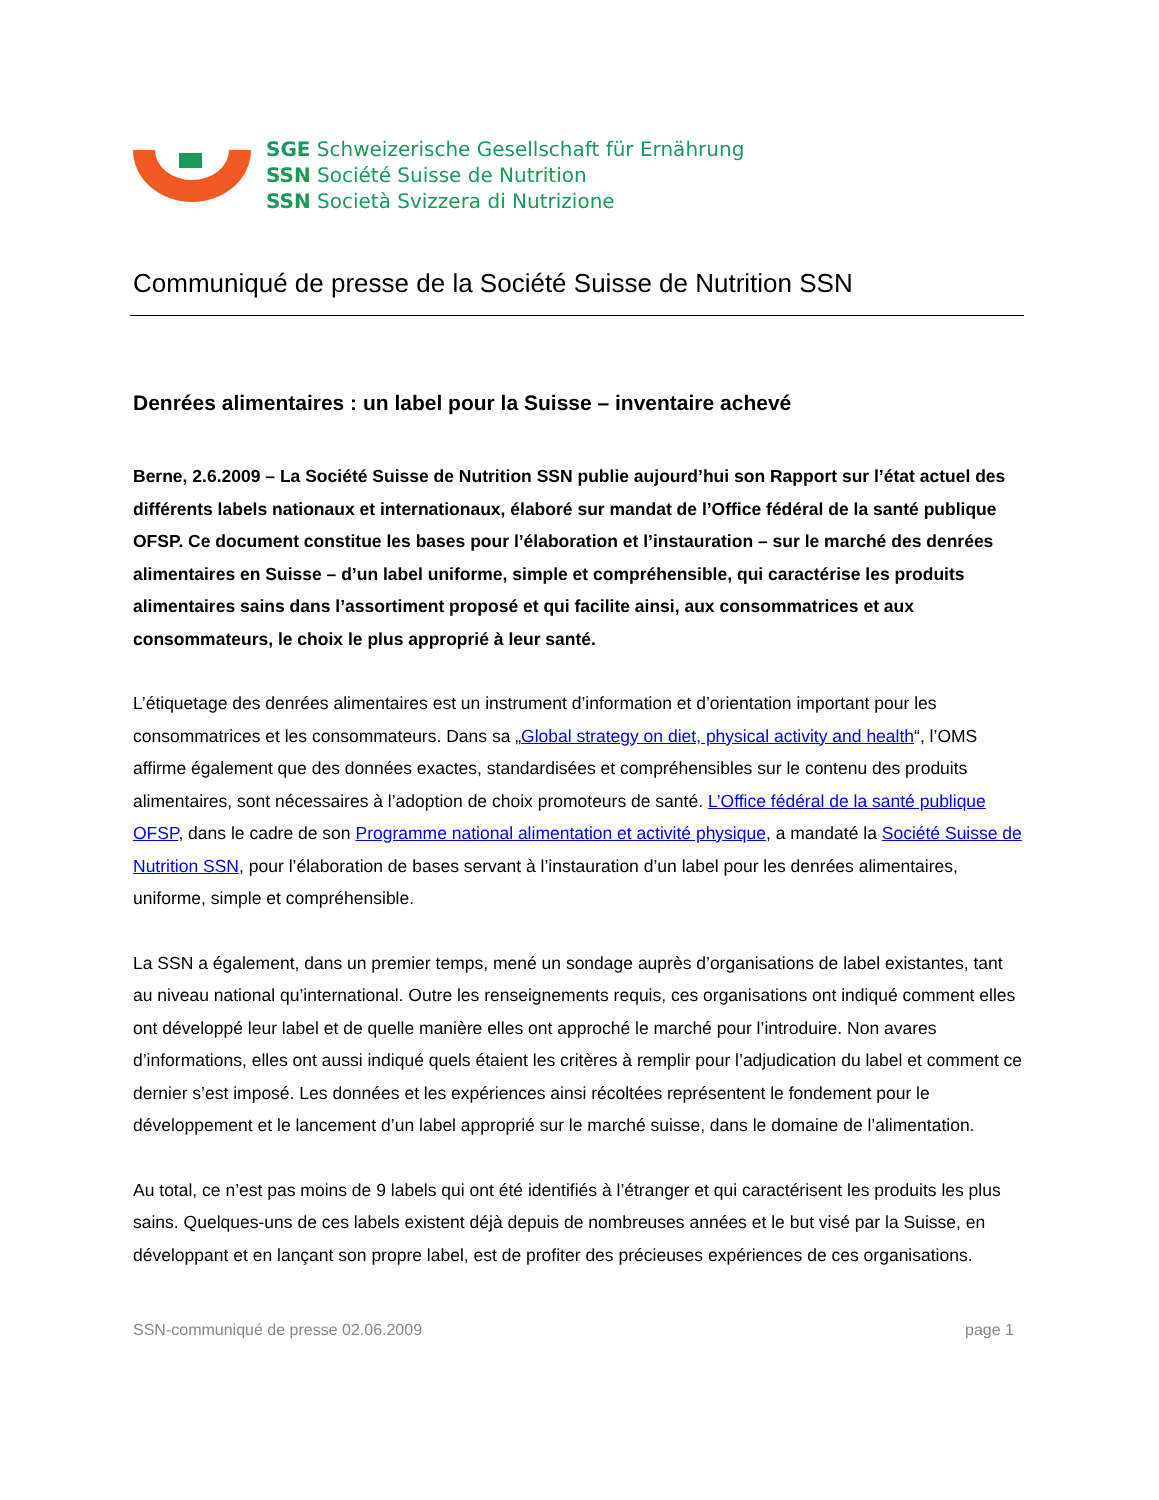SGE Schweizerische Gesellschaft für Ernährung
SSN Société Suisse de Nutrition
SSN Società Svizzera di Nutrizione
Communiqué de presse de la Société Suisse de Nutrition SSN
Denrées alimentaires : un label pour la Suisse – inventaire achevé
Berne, 2.6.2009 – La Société Suisse de Nutrition SSN publie aujourd’hui son Rapport sur l’état actuel des différents labels nationaux et internationaux, élaboré sur mandat de l’Office fédéral de la santé publique OFSP. Ce document constitue les bases pour l’élaboration et l’instauration – sur le marché des denrées alimentaires en Suisse – d’un label uniforme, simple et compréhensible, qui caractérise les produits alimentaires sains dans l’assortiment proposé et qui facilite ainsi, aux consommatrices et aux consommateurs, le choix le plus approprié à leur santé.
L’étiquetage des denrées alimentaires est un instrument d’information et d’orientation important pour les consommatrices et les consommateurs. Dans sa „Global strategy on diet, physical activity and health“, l’OMS affirme également que des données exactes, standardisées et compréhensibles sur le contenu des produits alimentaires, sont nécessaires à l’adoption de choix promoteurs de santé. L’Office fédéral de la santé publique OFSP, dans le cadre de son Programme national alimentation et activité physique, a mandaté la Société Suisse de Nutrition SSN, pour l’élaboration de bases servant à l’instauration d’un label pour les denrées alimentaires, uniforme, simple et compréhensible.
La SSN a également, dans un premier temps, mené un sondage auprès d’organisations de label existantes, tant au niveau national qu’international. Outre les renseignements requis, ces organisations ont indiqué comment elles ont développé leur label et de quelle manière elles ont approché le marché pour l’introduire. Non avares d’informations, elles ont aussi indiqué quels étaient les critères à remplir pour l’adjudication du label et comment ce dernier s’est imposé. Les données et les expériences ainsi récoltées représentent le fondement pour le développement et le lancement d’un label approprié sur le marché suisse, dans le domaine de l’alimentation.
Au total, ce n’est pas moins de 9 labels qui ont été identifiés à l’étranger et qui caractérisent les produits les plus sains. Quelques-uns de ces labels existent déjà depuis de nombreuses années et le but visé par la Suisse, en développant et en lançant son propre label, est de profiter des précieuses expériences de ces organisations.
SSN-communiqué de presse 02.06.2009 page 1